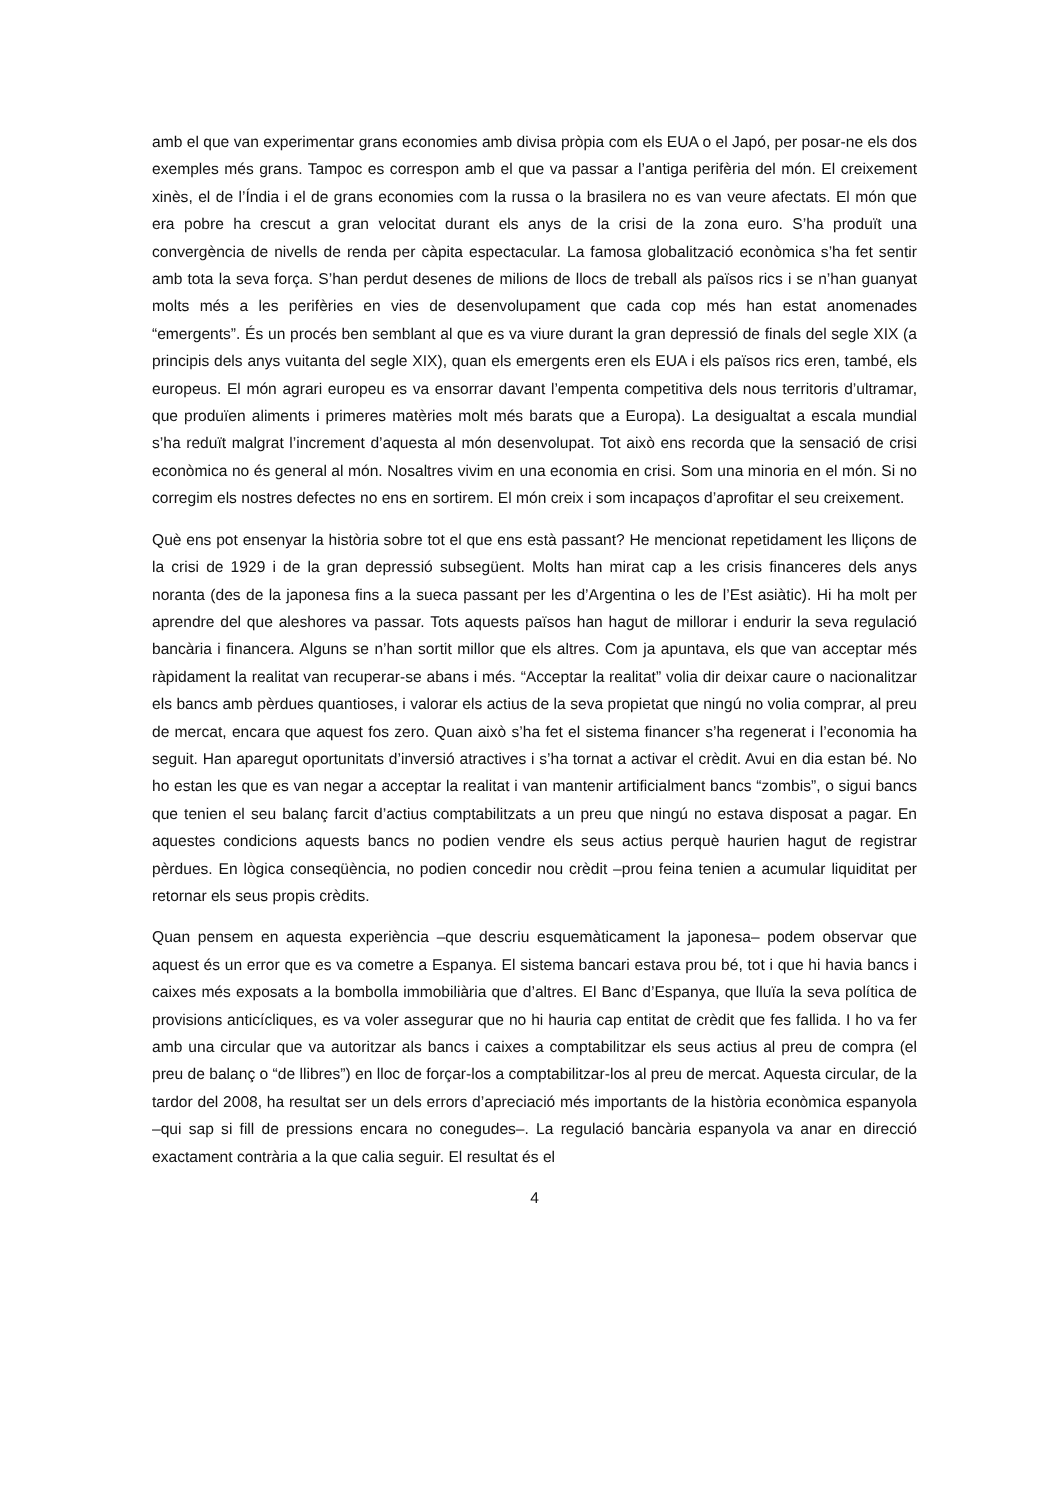amb el que van experimentar grans economies amb divisa pròpia com els EUA o el Japó, per posar-ne els dos exemples més grans. Tampoc es correspon amb el que va passar a l’antiga perifèria del món. El creixement xinès, el de l’Índia i el de grans economies com la russa o la brasilera no es van veure afectats. El món que era pobre ha crescut a gran velocitat durant els anys de la crisi de la zona euro. S’ha produït una convergència de nivells de renda per càpita espectacular. La famosa globalització econòmica s’ha fet sentir amb tota la seva força. S’han perdut desenes de milions de llocs de treball als països rics i se n’han guanyat molts més a les perifèries en vies de desenvolupament que cada cop més han estat anomenades “emergents”. És un procés ben semblant al que es va viure durant la gran depressió de finals del segle XIX (a principis dels anys vuitanta del segle XIX), quan els emergents eren els EUA i els països rics eren, també, els europeus. El món agrari europeu es va ensorrar davant l’empenta competitiva dels nous territoris d’ultramar, que produïen aliments i primeres matèries molt més barats que a Europa). La desigualtat a escala mundial s’ha reduït malgrat l’increment d’aquesta al món desenvolupat. Tot això ens recorda que la sensació de crisi econòmica no és general al món. Nosaltres vivim en una economia en crisi. Som una minoria en el món. Si no corregim els nostres defectes no ens en sortirem. El món creix i som incapaços d’aprofitar el seu creixement.
Què ens pot ensenyar la història sobre tot el que ens està passant? He mencionat repetidament les lliçons de la crisi de 1929 i de la gran depressió subsegüent. Molts han mirat cap a les crisis financeres dels anys noranta (des de la japonesa fins a la sueca passant per les d’Argentina o les de l’Est asiàtic). Hi ha molt per aprendre del que aleshores va passar. Tots aquests països han hagut de millorar i endurir la seva regulació bancària i financera. Alguns se n’han sortit millor que els altres. Com ja apuntava, els que van acceptar més ràpidament la realitat van recuperar-se abans i més. “Acceptar la realitat” volia dir deixar caure o nacionalitzar els bancs amb pèrdues quantioses, i valorar els actius de la seva propietat que ningú no volia comprar, al preu de mercat, encara que aquest fos zero. Quan això s’ha fet el sistema financer s’ha regenerat i l’economia ha seguit. Han aparegut oportunitats d’inversió atractives i s’ha tornat a activar el crèdit. Avui en dia estan bé. No ho estan les que es van negar a acceptar la realitat i van mantenir artificialment bancs “zombis”, o sigui bancs que tenien el seu balanç farcit d’actius comptabilitzats a un preu que ningú no estava disposat a pagar. En aquestes condicions aquests bancs no podien vendre els seus actius perquè haurien hagut de registrar pèrdues. En lògica conseqüència, no podien concedir nou crèdit –prou feina tenien a acumular liquiditat per retornar els seus propis crèdits.
Quan pensem en aquesta experiència –que descriu esquemàticament la japonesa– podem observar que aquest és un error que es va cometre a Espanya. El sistema bancari estava prou bé, tot i que hi havia bancs i caixes més exposats a la bombolla immobiliària que d’altres. El Banc d’Espanya, que lluïa la seva política de provisions anticícliques, es va voler assegurar que no hi hauria cap entitat de crèdit que fes fallida. I ho va fer amb una circular que va autoritzar als bancs i caixes a comptabilitzar els seus actius al preu de compra (el preu de balanç o “de llibres”) en lloc de forçar-los a comptabilitzar-los al preu de mercat. Aquesta circular, de la tardor del 2008, ha resultat ser un dels errors d’apreciació més importants de la història econòmica espanyola –qui sap si fill de pressions encara no conegudes–. La regulació bancària espanyola va anar en direcció exactament contrària a la que calia seguir. El resultat és el
4